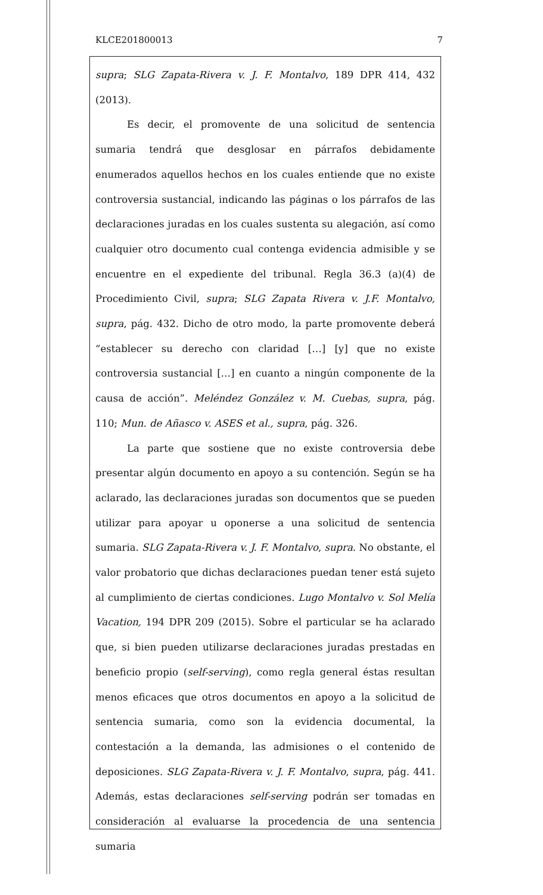KLCE201800013 7
supra; SLG Zapata-Rivera v. J. F. Montalvo, 189 DPR 414, 432 (2013).
Es decir, el promovente de una solicitud de sentencia sumaria tendrá que desglosar en párrafos debidamente enumerados aquellos hechos en los cuales entiende que no existe controversia sustancial, indicando las páginas o los párrafos de las declaraciones juradas en los cuales sustenta su alegación, así como cualquier otro documento cual contenga evidencia admisible y se encuentre en el expediente del tribunal. Regla 36.3 (a)(4) de Procedimiento Civil, supra; SLG Zapata Rivera v. J.F. Montalvo, supra, pág. 432. Dicho de otro modo, la parte promovente deberá “establecer su derecho con claridad […] [y] que no existe controversia sustancial […] en cuanto a ningún componente de la causa de acción”. Meléndez González v. M. Cuebas, supra, pág. 110; Mun. de Añasco v. ASES et al., supra, pág. 326.
La parte que sostiene que no existe controversia debe presentar algún documento en apoyo a su contención. Según se ha aclarado, las declaraciones juradas son documentos que se pueden utilizar para apoyar u oponerse a una solicitud de sentencia sumaria. SLG Zapata-Rivera v. J. F. Montalvo, supra. No obstante, el valor probatorio que dichas declaraciones puedan tener está sujeto al cumplimiento de ciertas condiciones. Lugo Montalvo v. Sol Melía Vacation, 194 DPR 209 (2015). Sobre el particular se ha aclarado que, si bien pueden utilizarse declaraciones juradas prestadas en beneficio propio (self-serving), como regla general éstas resultan menos eficaces que otros documentos en apoyo a la solicitud de sentencia sumaria, como son la evidencia documental, la contestación a la demanda, las admisiones o el contenido de deposiciones. SLG Zapata-Rivera v. J. F. Montalvo, supra, pág. 441. Además, estas declaraciones self-serving podrán ser tomadas en consideración al evaluarse la procedencia de una sentencia sumaria